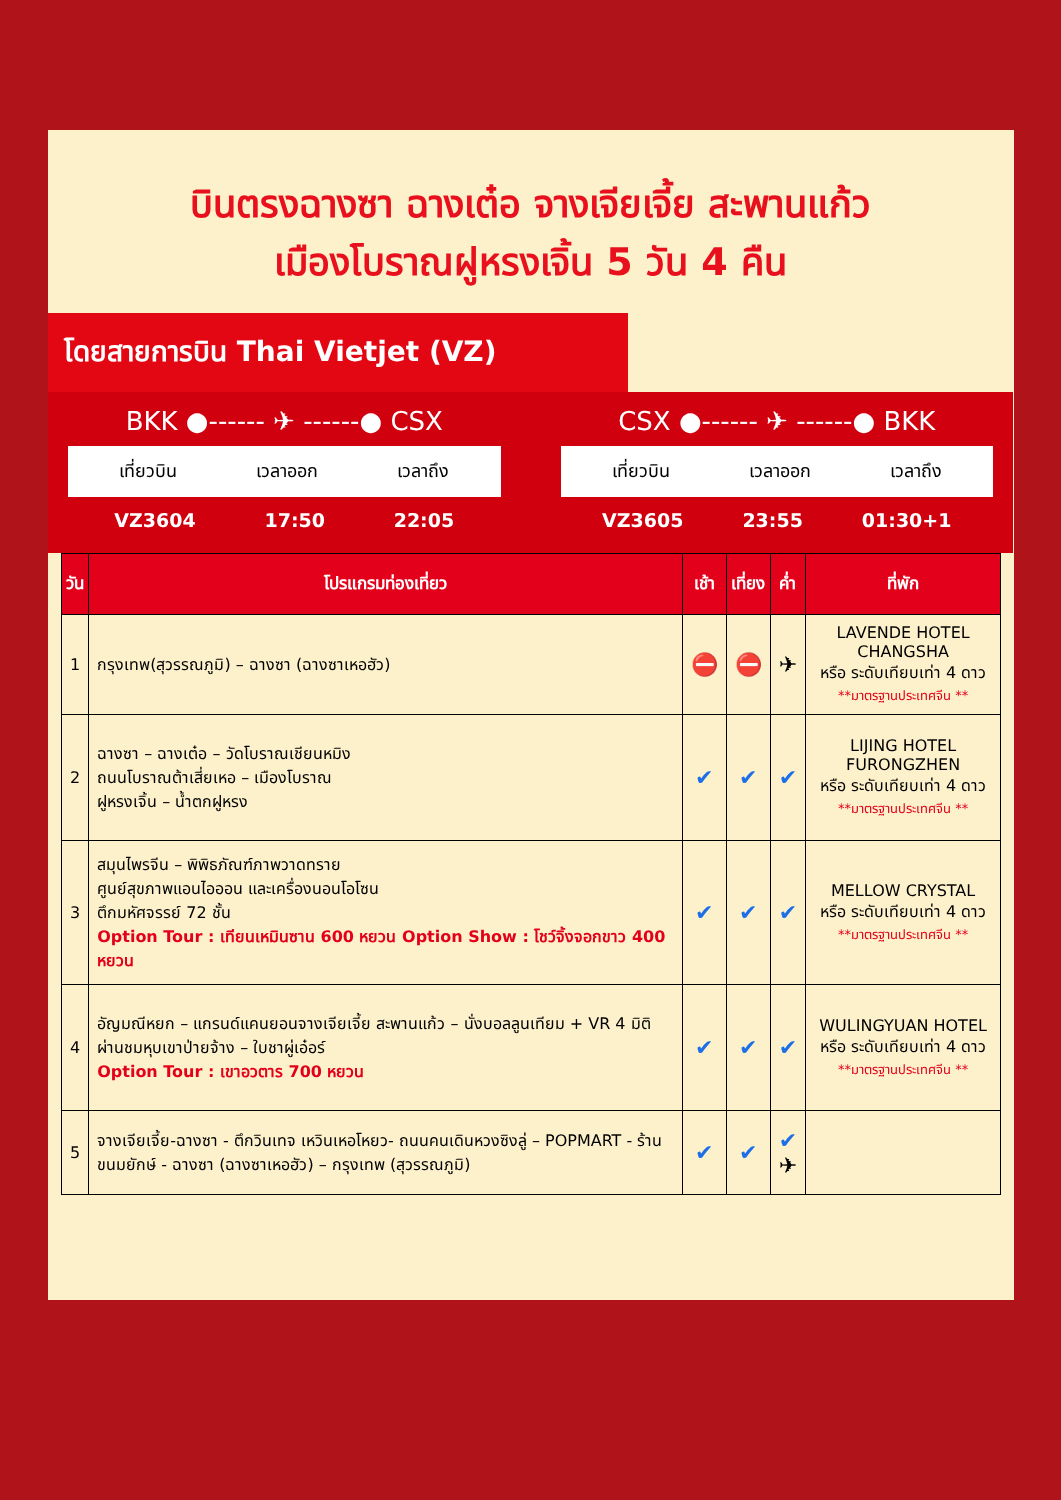บินตรงฉางซา ฉางเต๋อ จางเจียเจี้ย สะพานแก้ว
เมืองโบราณฝูหรงเจิ้น 5 วัน 4 คืน
โดยสายการบิน Thai Vietjet (VZ)
BKK ●------ ✈ ------● CSX
เที่ยวบิน เวลาออก เวลาถึง
VZ3604 17:50 22:05
CSX ●------ ✈ ------● BKK
เที่ยวบิน เวลาออก เวลาถึง
VZ3605 23:55 01:30+1
| วัน | โปรแกรมท่องเที่ยว | เช้า | เที่ยง | ค่ำ | ที่พัก |
| --- | --- | --- | --- | --- | --- |
| 1 | กรุงเทพ(สุวรรณภูมิ) – ฉางซา (ฉางซาเหอฮัว) | ⛔ | ⛔ | ✈ | LAVENDE HOTEL CHANGSHA หรือ ระดับเทียบเท่า 4 ดาว **มาตรฐานประเทศจีน ** |
| 2 | ฉางซา – ฉางเต๋อ – วัดโบราณเชียนหมิง ถนนโบราณต้าเสี่ยเหอ – เมืองโบราณ ฝูหรงเจิ้น – น้ำตกฝูหรง | ✔ | ✔ | ✔ | LIJING HOTEL FURONGZHEN หรือ ระดับเทียบเท่า 4 ดาว **มาตรฐานประเทศจีน ** |
| 3 | สมุนไพรจีน – พิพิธภัณฑ์ภาพวาดทราย ศูนย์สุขภาพแอนไอออน และเครื่องนอนโอโซน ตึกมหัศจรรย์ 72 ชั้น Option Tour : เทียนเหมินซาน 600 หยวน Option Show : โชว์จิ้งจอกขาว 400 หยวน | ✔ | ✔ | ✔ | MELLOW CRYSTAL หรือ ระดับเทียบเท่า 4 ดาว **มาตรฐานประเทศจีน ** |
| 4 | อัญมณีหยก – แกรนด์แคนยอนจางเจียเจี้ย สะพานแก้ว – นั่งบอลลูนเทียม + VR 4 มิติ ผ่านชมหุบเขาป่ายจ้าง – ใบชาผู่เอ๋อร์ Option Tour : เขาอวตาร 700 หยวน | ✔ | ✔ | ✔ | WULINGYUAN HOTEL หรือ ระดับเทียบเท่า 4 ดาว **มาตรฐานประเทศจีน ** |
| 5 | จางเจียเจี้ย-ฉางซา - ตึกวินเทจ เหวินเหอโหยว- ถนนคนเดินหวงซิงลู่ – POPMART - ร้านขนมยักษ์ - ฉางซา (ฉางซาเหอฮัว) – กรุงเทพ (สุวรรณภูมิ) | ✔ | ✔ | ✔ ✈ | |